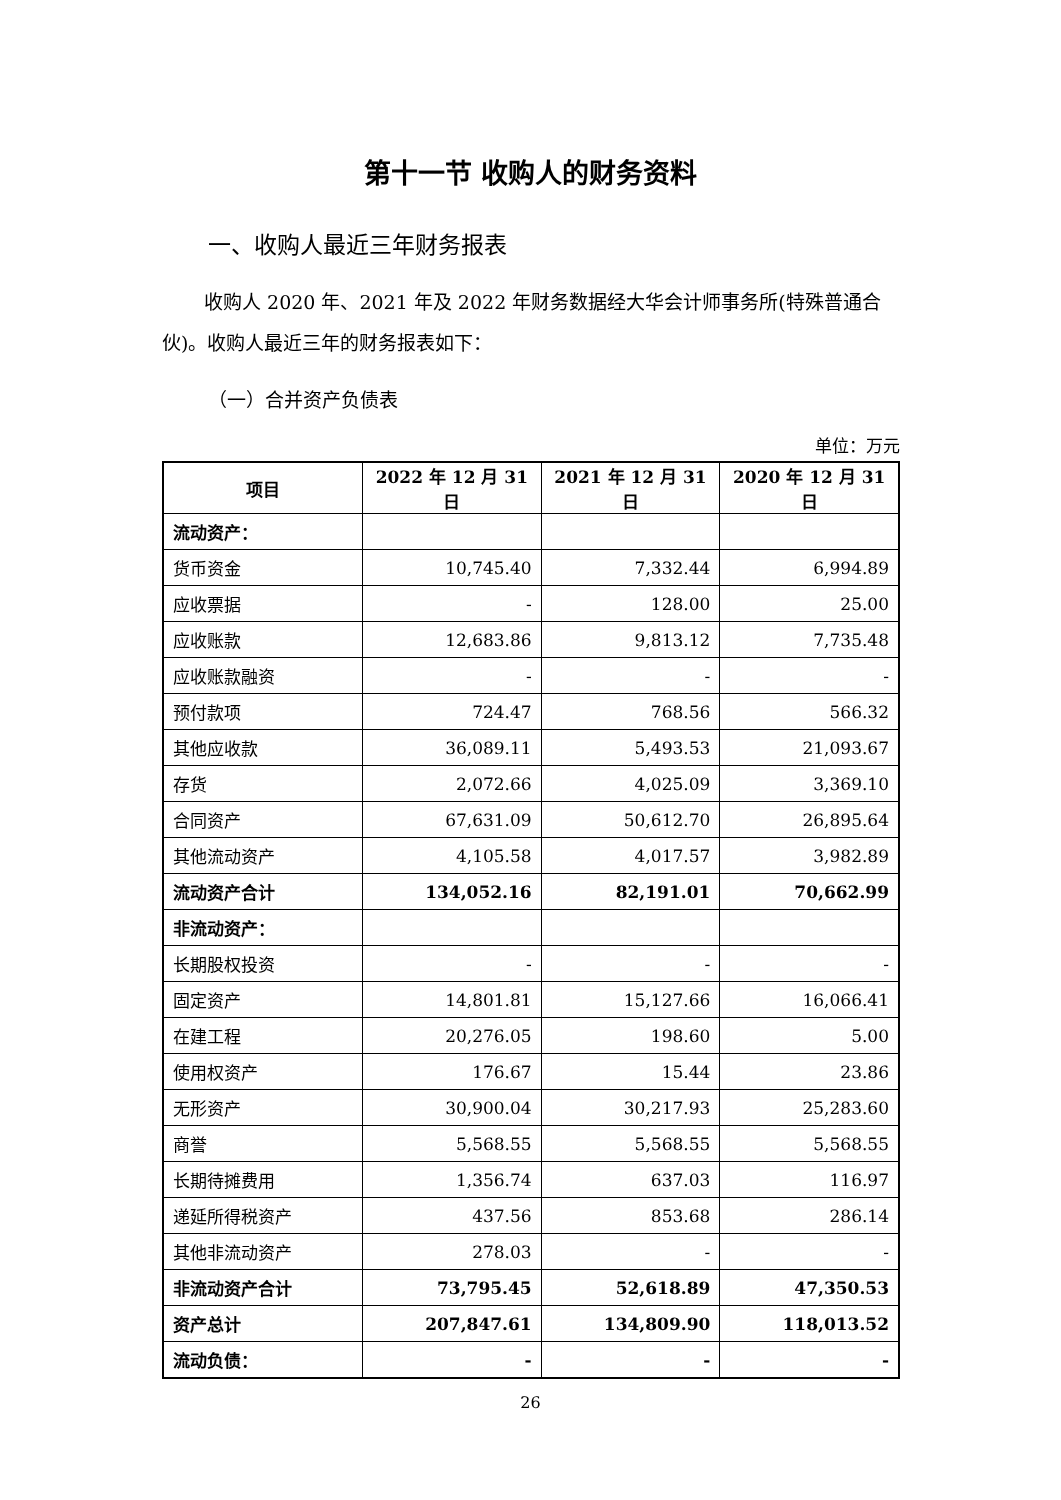第十一节 收购人的财务资料
一、收购人最近三年财务报表
收购人 2020 年、2021 年及 2022 年财务数据经大华会计师事务所(特殊普通合伙)。收购人最近三年的财务报表如下：
（一）合并资产负债表
单位：万元
| 项目 | 2022 年 12 月 31 日 | 2021 年 12 月 31 日 | 2020 年 12 月 31 日 |
| --- | --- | --- | --- |
| 流动资产： | | | |
| 货币资金 | 10,745.40 | 7,332.44 | 6,994.89 |
| 应收票据 | - | 128.00 | 25.00 |
| 应收账款 | 12,683.86 | 9,813.12 | 7,735.48 |
| 应收账款融资 | - | - | - |
| 预付款项 | 724.47 | 768.56 | 566.32 |
| 其他应收款 | 36,089.11 | 5,493.53 | 21,093.67 |
| 存货 | 2,072.66 | 4,025.09 | 3,369.10 |
| 合同资产 | 67,631.09 | 50,612.70 | 26,895.64 |
| 其他流动资产 | 4,105.58 | 4,017.57 | 3,982.89 |
| 流动资产合计 | 134,052.16 | 82,191.01 | 70,662.99 |
| 非流动资产： | | | |
| 长期股权投资 | - | - | - |
| 固定资产 | 14,801.81 | 15,127.66 | 16,066.41 |
| 在建工程 | 20,276.05 | 198.60 | 5.00 |
| 使用权资产 | 176.67 | 15.44 | 23.86 |
| 无形资产 | 30,900.04 | 30,217.93 | 25,283.60 |
| 商誉 | 5,568.55 | 5,568.55 | 5,568.55 |
| 长期待摊费用 | 1,356.74 | 637.03 | 116.97 |
| 递延所得税资产 | 437.56 | 853.68 | 286.14 |
| 其他非流动资产 | 278.03 | - | - |
| 非流动资产合计 | 73,795.45 | 52,618.89 | 47,350.53 |
| 资产总计 | 207,847.61 | 134,809.90 | 118,013.52 |
| 流动负债： | - | - | - |
26